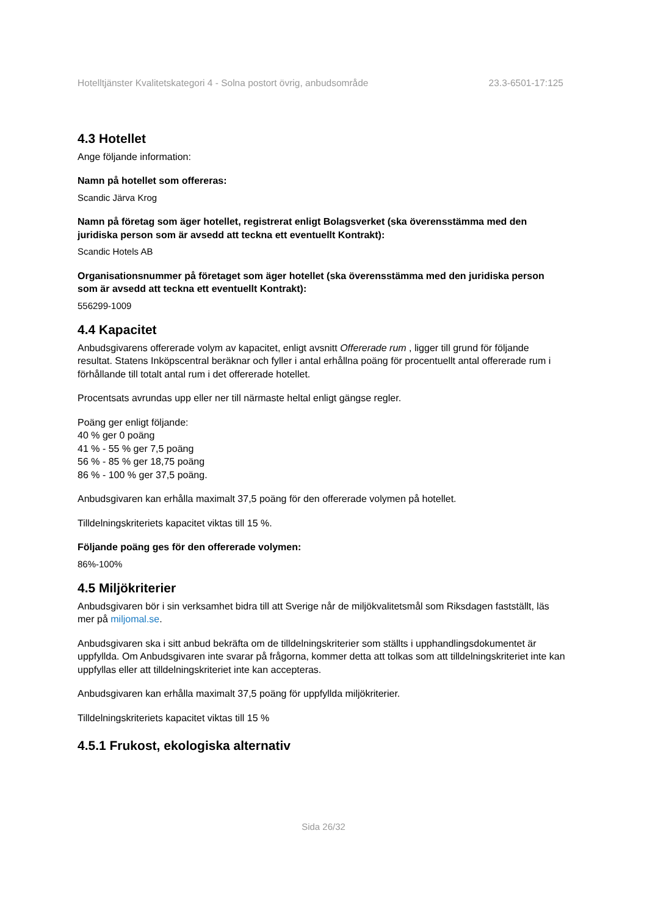Hotelltjänster Kvalitetskategori 4 - Solna postort övrig, anbudsområde 23.3-6501-17:125
4.3 Hotellet
Ange följande information:
Namn på hotellet som offereras:
Scandic Järva Krog
Namn på företag som äger hotellet, registrerat enligt Bolagsverket (ska överensstämma med den juridiska person som är avsedd att teckna ett eventuellt Kontrakt):
Scandic Hotels AB
Organisationsnummer på företaget som äger hotellet (ska överensstämma med den juridiska person som är avsedd att teckna ett eventuellt Kontrakt):
556299-1009
4.4 Kapacitet
Anbudsgivarens offererade volym av kapacitet, enligt avsnitt Offererade rum , ligger till grund för följande resultat. Statens Inköpscentral beräknar och fyller i antal erhållna poäng för procentuellt antal offererade rum i förhållande till totalt antal rum i det offererade hotellet.
Procentsats avrundas upp eller ner till närmaste heltal enligt gängse regler.
Poäng ger enligt följande:
40 % ger 0 poäng
41 % - 55 % ger 7,5 poäng
56 % - 85 % ger 18,75 poäng
86 % - 100 % ger 37,5 poäng.
Anbudsgivaren kan erhålla maximalt 37,5 poäng för den offererade volymen på hotellet.
Tilldelningskriteriets kapacitet viktas till 15 %.
Följande poäng ges för den offererade volymen:
86%-100%
4.5 Miljökriterier
Anbudsgivaren bör i sin verksamhet bidra till att Sverige når de miljökvalitetsmål som Riksdagen fastställt, läs mer på miljomal.se.
Anbudsgivaren ska i sitt anbud bekräfta om de tilldelningskriterier som ställts i upphandlingsdokumentet är uppfyllda. Om Anbudsgivaren inte svarar på frågorna, kommer detta att tolkas som att tilldelningskriteriet inte kan uppfyllas eller att tilldelningskriteriet inte kan accepteras.
Anbudsgivaren kan erhålla maximalt 37,5 poäng för uppfyllda miljökriterier.
Tilldelningskriteriets kapacitet viktas till 15 %
4.5.1 Frukost, ekologiska alternativ
Sida 26/32